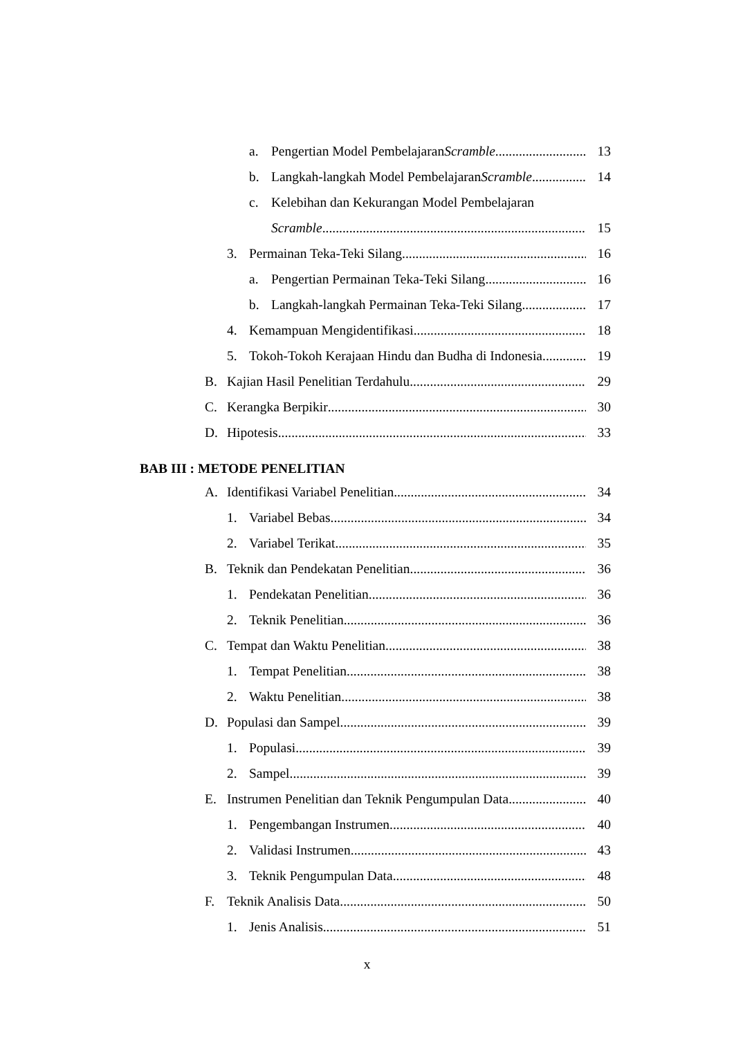a. Pengertian Model Pembelajaran Scramble 13
b. Langkah-langkah Model Pembelajaran Scramble 14
c. Kelebihan dan Kekurangan Model Pembelajaran
Scramble 15
3. Permainan Teka-Teki Silang 16
a. Pengertian Permainan Teka-Teki Silang 16
b. Langkah-langkah Permainan Teka-Teki Silang 17
4. Kemampuan Mengidentifikasi 18
5. Tokoh-Tokoh Kerajaan Hindu dan Budha di Indonesia 19
B. Kajian Hasil Penelitian Terdahulu 29
C. Kerangka Berpikir 30
D. Hipotesis 33
BAB III : METODE PENELITIAN
A. Identifikasi Variabel Penelitian 34
1. Variabel Bebas 34
2. Variabel Terikat 35
B. Teknik dan Pendekatan Penelitian 36
1. Pendekatan Penelitian 36
2. Teknik Penelitian 36
C. Tempat dan Waktu Penelitian 38
1. Tempat Penelitian 38
2. Waktu Penelitian 38
D. Populasi dan Sampel 39
1. Populasi 39
2. Sampel 39
E. Instrumen Penelitian dan Teknik Pengumpulan Data 40
1. Pengembangan Instrumen 40
2. Validasi Instrumen 43
3. Teknik Pengumpulan Data 48
F. Teknik Analisis Data 50
1. Jenis Analisis 51
x